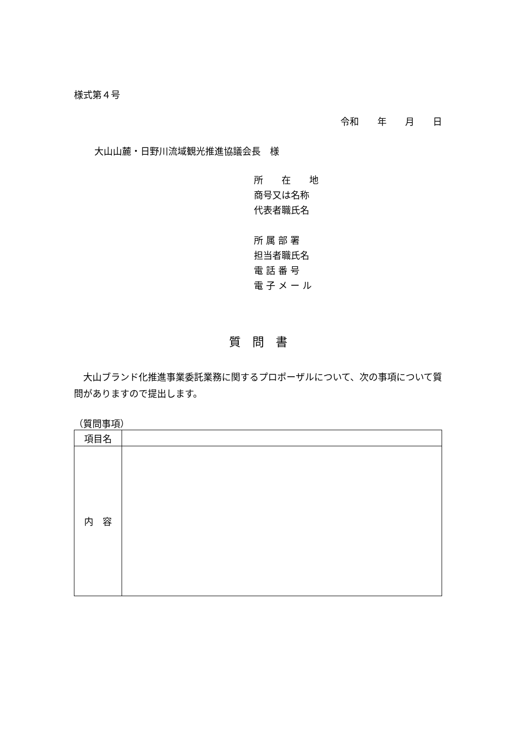様式第４号
令和　　年　　月　　日
大山山麓・日野川流域観光推進協議会長　様
所　　在　　地
商号又は名称
代表者職氏名
所 属 部 署
担当者職氏名
電 話 番 号
電 子 メ ー ル
質　問　書
　大山ブランド化推進事業委託業務に関するプロポーザルについて、次の事項について質問がありますので提出します。
（質問事項）
| 項目名 | |
| 内 容 | |